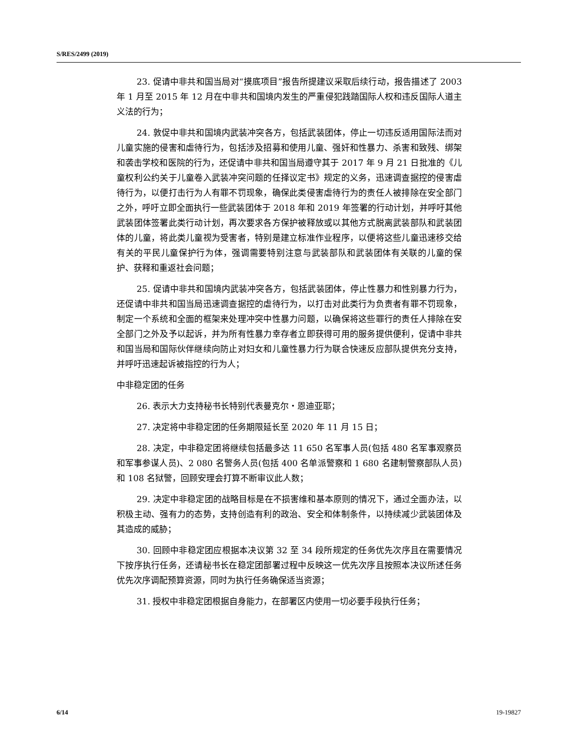S/RES/2499 (2019)
23. 促请中非共和国当局对“摸底项目”报告所提建议采取后续行动，报告描述了 2003 年 1 月至 2015 年 12 月在中非共和国境内发生的严重侵犯践踏国际人权和违反国际人道主义法的行为；
24. 敦促中非共和国境内武装冲突各方，包括武装团体，停止一切违反适用国际法而对儿童实施的侵害和虐待行为，包括涉及招募和使用儿童、强奸和性暴力、杀害和致残、绑架和袭击学校和医院的行为，还促请中非共和国当局遵守其于 2017 年 9 月 21 日批准的《儿童权利公约关于儿童卷入武装冲突问题的任择议定书》规定的义务，迅速调查据控的侵害虐待行为，以便打击行为人有罪不罚现象，确保此类侵害虐待行为的责任人被排除在安全部门之外，呼吁立即全面执行一些武装团体于 2018 年和 2019 年签署的行动计划，并呼吁其他武装团体签署此类行动计划，再次要求各方保护被释放或以其他方式脱离武装部队和武装团体的儿童，将此类儿童视为受害者，特别是建立标准作业程序，以便将这些儿童迅速移交给有关的平民儿童保护行为体，强调需要特别注意与武装部队和武装团体有关联的儿童的保护、获释和重返社会问题；
25. 促请中非共和国境内武装冲突各方，包括武装团体，停止性暴力和性别暴力行为，还促请中非共和国当局迅速调查据控的虐待行为，以打击对此类行为负责者有罪不罚现象，制定一个系统和全面的框架来处理冲突中性暴力问题，以确保将这些罪行的责任人排除在安全部门之外及予以起诉，并为所有性暴力幸存者立即获得可用的服务提供便利，促请中非共和国当局和国际伙伴继续向防止对妇女和儿童性暴力行为联合快速反应部队提供充分支持，并呼吁迅速起诉被指控的行为人；
中非稳定团的任务
26. 表示大力支持秘书长特别代表曼克尔・恩迪亚耶；
27. 决定将中非稳定团的任务期限延长至 2020 年 11 月 15 日；
28. 决定，中非稳定团将继续包括最多达 11 650 名军事人员(包括 480 名军事观察员和军事参谋人员)、2 080 名警务人员(包括 400 名单派警察和 1 680 名建制警察部队人员)和 108 名狱警，回顾安理会打算不断审议此人数；
29. 决定中非稳定团的战略目标是在不损害维和基本原则的情况下，通过全面办法，以积极主动、强有力的态势，支持创造有利的政治、安全和体制条件，以持续减少武装团体及其造成的威胁；
30. 回顾中非稳定团应根据本决议第 32 至 34 段所规定的任务优先次序且在需要情况下按序执行任务，还请秘书长在稳定团部署过程中反映这一优先次序且按照本决议所述任务优先次序调配预算资源，同时为执行任务确保适当资源；
31. 授权中非稳定团根据自身能力，在部署区内使用一切必要手段执行任务；
6/14 19-19827